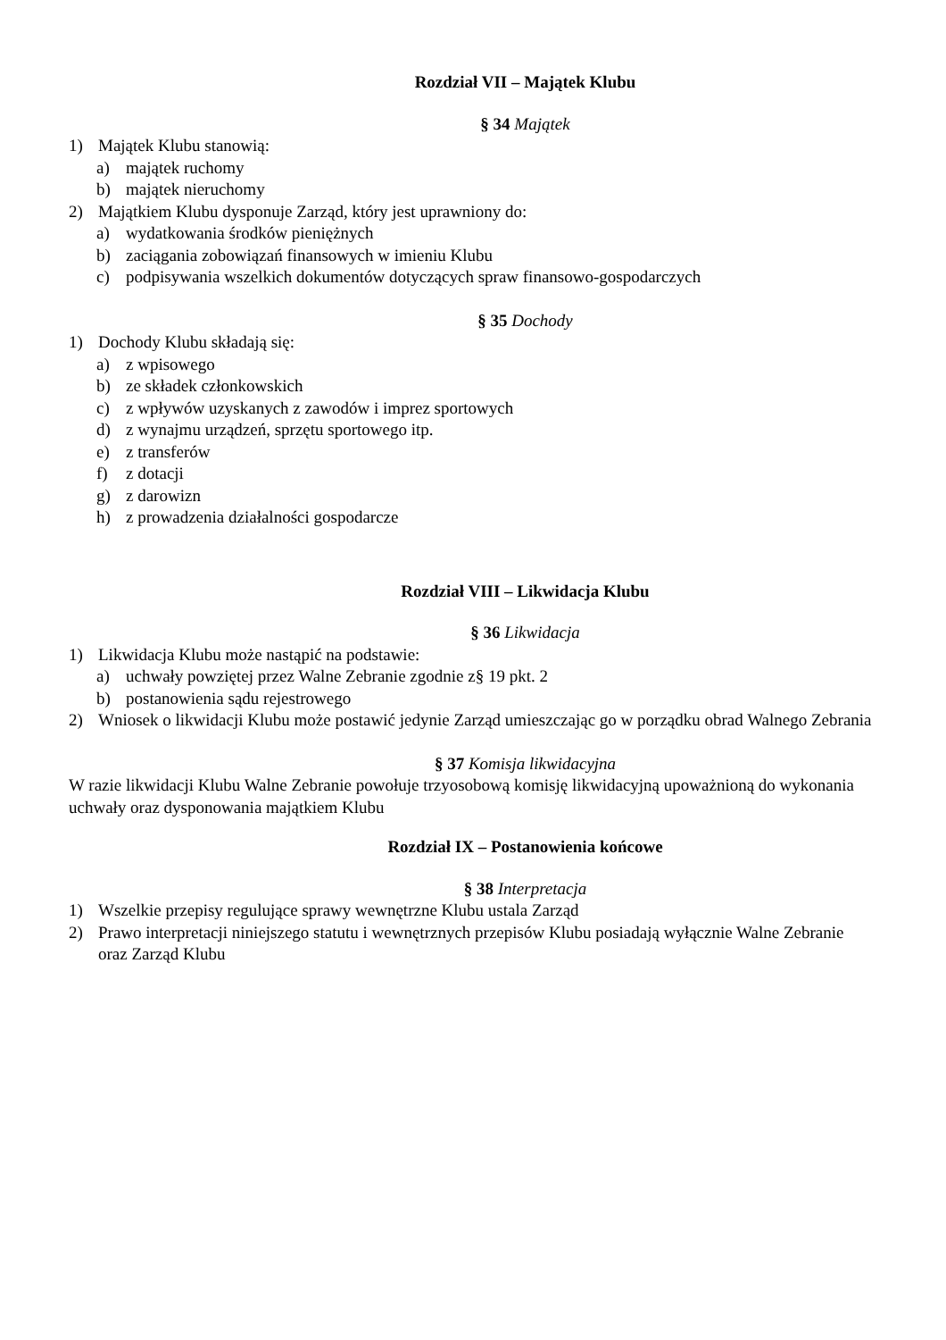Rozdział VII – Majątek Klubu
§ 34 Majątek
1) Majątek Klubu stanowią:
a) majątek ruchomy
b) majątek nieruchomy
2) Majątkiem Klubu dysponuje Zarząd, który jest uprawniony do:
a) wydatkowania środków pieniężnych
b) zaciągania zobowiązań finansowych w imieniu Klubu
c) podpisywania wszelkich dokumentów dotyczących spraw finansowo-gospodarczych
§ 35 Dochody
1) Dochody Klubu składają się:
a) z wpisowego
b) ze składek członkowskich
c) z wpływów uzyskanych z zawodów i imprez sportowych
d) z wynajmu urządzeń, sprzętu sportowego itp.
e) z transferów
f) z dotacji
g) z darowizn
h) z prowadzenia działalności gospodarcze
Rozdział VIII – Likwidacja Klubu
§ 36 Likwidacja
1) Likwidacja Klubu może nastąpić na podstawie:
a) uchwały powziętej przez Walne Zebranie zgodnie z§ 19 pkt. 2
b) postanowienia sądu rejestrowego
2) Wniosek o likwidacji Klubu może postawić jedynie Zarząd umieszczając go w porządku obrad Walnego Zebrania
§ 37 Komisja likwidacyjna
W razie likwidacji Klubu Walne Zebranie powołuje trzyosobową komisję likwidacyjną upoważnioną do wykonania uchwały oraz dysponowania majątkiem Klubu
Rozdział IX – Postanowienia końcowe
§ 38 Interpretacja
1) Wszelkie przepisy regulujące sprawy wewnętrzne Klubu ustala Zarząd
2) Prawo interpretacji niniejszego statutu i wewnętrznych przepisów Klubu posiadają wyłącznie Walne Zebranie oraz Zarząd Klubu